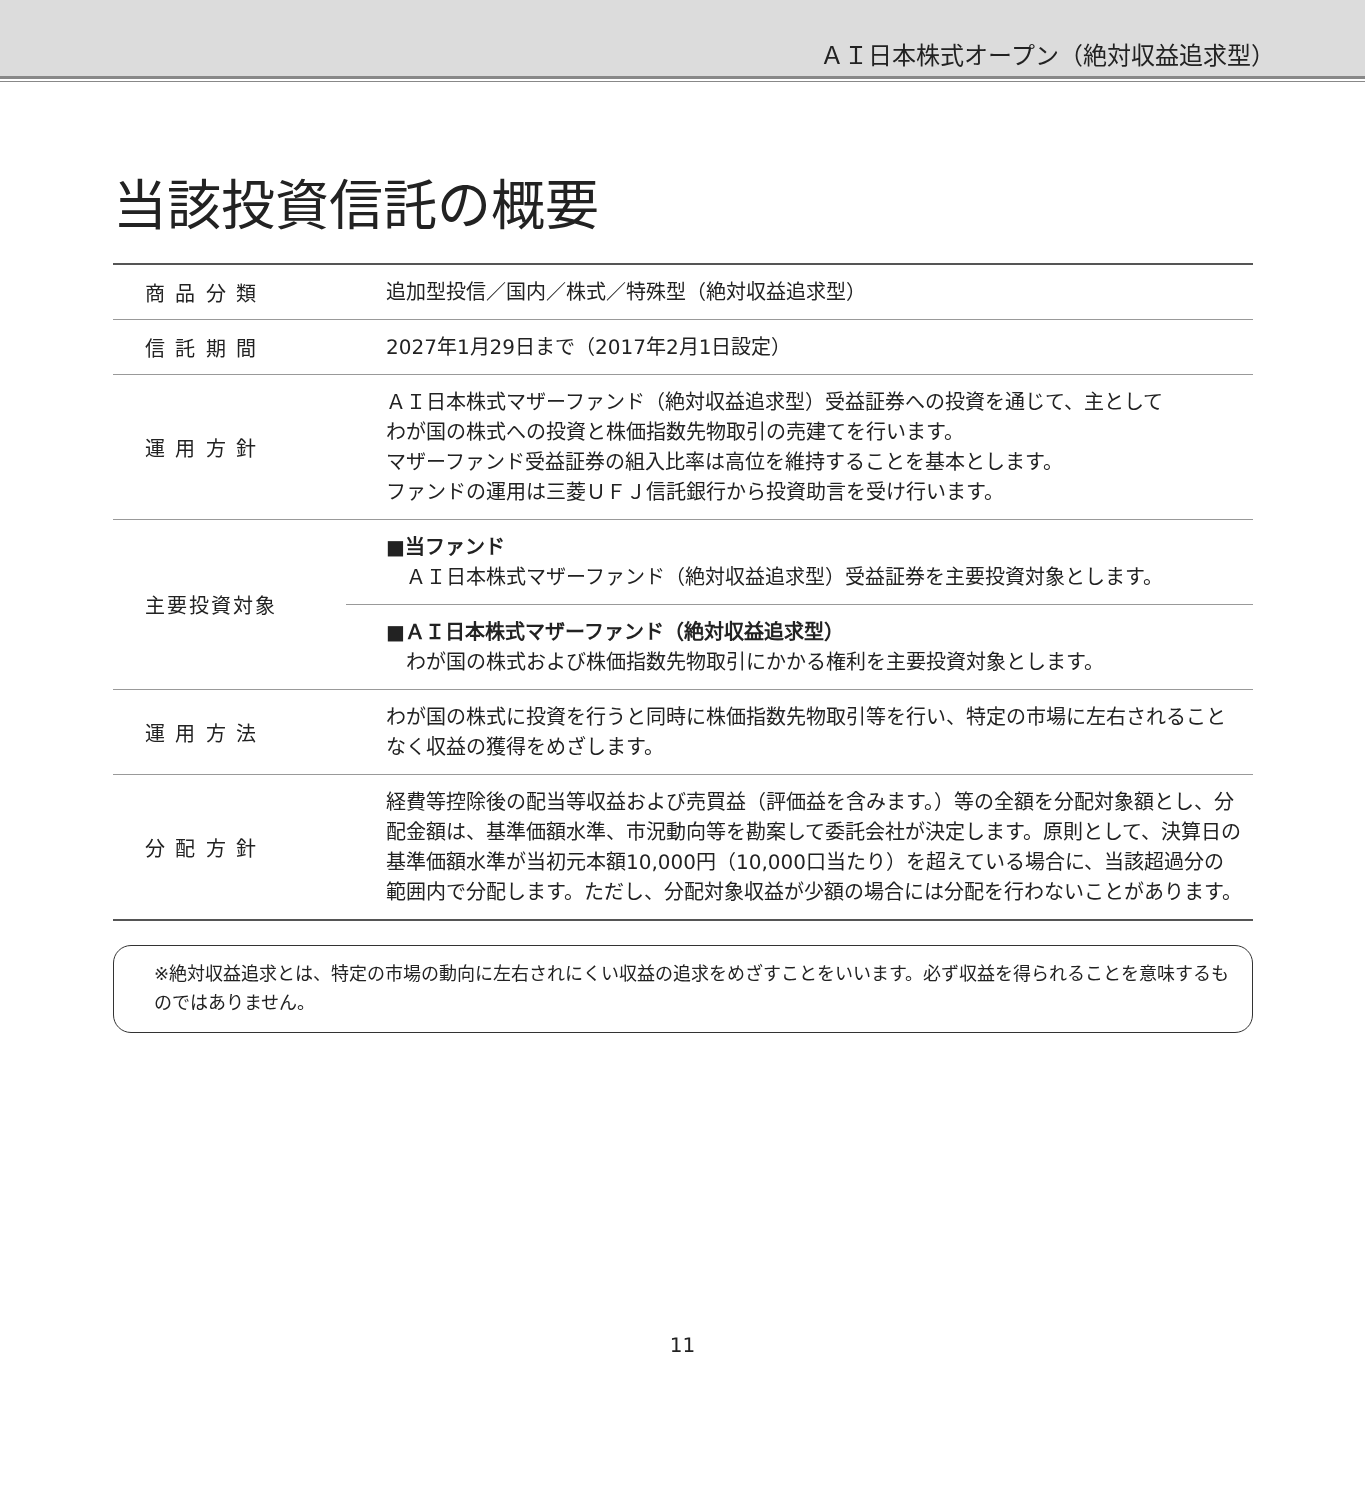ＡＩ日本株式オープン（絶対収益追求型）
当該投資信託の概要
| 商 品 分 類 | 追加型投信／国内／株式／特殊型（絶対収益追求型） |
| 信 託 期 間 | 2027年1月29日まで（2017年2月1日設定） |
| 運 用 方 針 | ＡＩ日本株式マザーファンド（絶対収益追求型）受益証券への投資を通じて、主として わが国の株式への投資と株価指数先物取引の売建てを行います。 マザーファンド受益証券の組入比率は高位を維持することを基本とします。 ファンドの運用は三菱ＵＦＪ信託銀行から投資助言を受け行います。 |
| 主要投資対象 | ■当ファンド ＡＩ日本株式マザーファンド（絶対収益追求型）受益証券を主要投資対象とします。 |
| | ■ＡＩ日本株式マザーファンド（絶対収益追求型） わが国の株式および株価指数先物取引にかかる権利を主要投資対象とします。 |
| 運 用 方 法 | わが国の株式に投資を行うと同時に株価指数先物取引等を行い、特定の市場に左右されることなく収益の獲得をめざします。 |
| 分 配 方 針 | 経費等控除後の配当等収益および売買益（評価益を含みます。）等の全額を分配対象額とし、分配金額は、基準価額水準、市況動向等を勘案して委託会社が決定します。原則として、決算日の基準価額水準が当初元本額10,000円（10,000口当たり）を超えている場合に、当該超過分の範囲内で分配します。ただし、分配対象収益が少額の場合には分配を行わないことがあります。 |
※絶対収益追求とは、特定の市場の動向に左右されにくい収益の追求をめざすことをいいます。必ず収益を得られることを意味するものではありません。
11